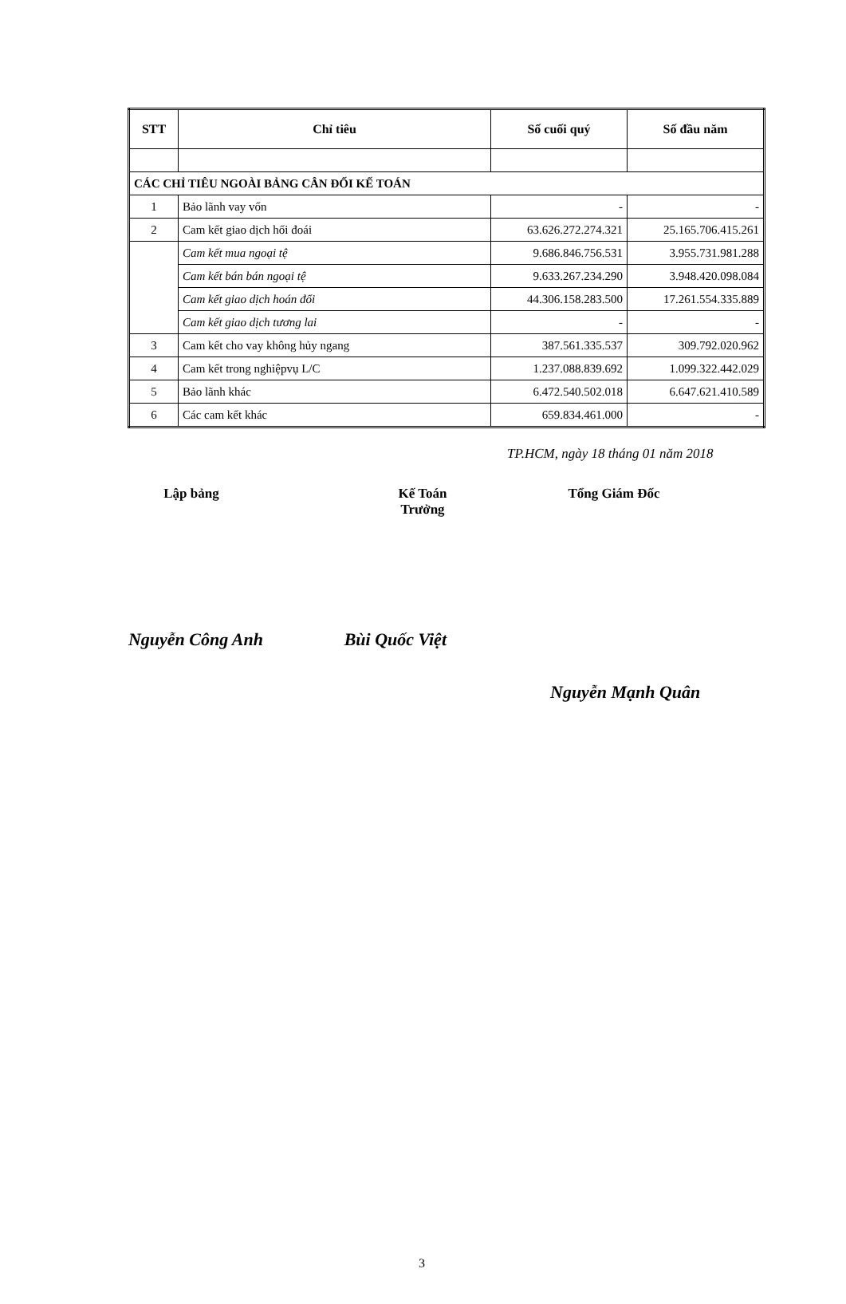| STT | Chỉ tiêu | Số cuối quý | Số đầu năm |
| --- | --- | --- | --- |
| CÁC CHỈ TIÊU NGOÀI BẢNG CÂN ĐỐI KẾ TOÁN | | | |
| 1 | Bảo lãnh vay vốn | - | - |
| 2 | Cam kết giao dịch hối đoái | 63.626.272.274.321 | 25.165.706.415.261 |
| | Cam kết mua ngoại tệ | 9.686.846.756.531 | 3.955.731.981.288 |
| | Cam kết bán bán ngoại tệ | 9.633.267.234.290 | 3.948.420.098.084 |
| | Cam kết giao dịch hoán đổi | 44.306.158.283.500 | 17.261.554.335.889 |
| | Cam kết giao dịch tương lai | - | - |
| 3 | Cam kết cho vay không hủy ngang | 387.561.335.537 | 309.792.020.962 |
| 4 | Cam kết trong nghiệpvụ L/C | 1.237.088.839.692 | 1.099.322.442.029 |
| 5 | Bảo lãnh khác | 6.472.540.502.018 | 6.647.621.410.589 |
| 6 | Các cam kết khác | 659.834.461.000 | - |
TP.HCM, ngày 18 tháng 01 năm 2018
Lập bảng Kế Toán Trưởng
Tổng Giám Đốc
Nguyễn Công Anh Bùi Quốc Việt
Nguyễn Mạnh Quân
3